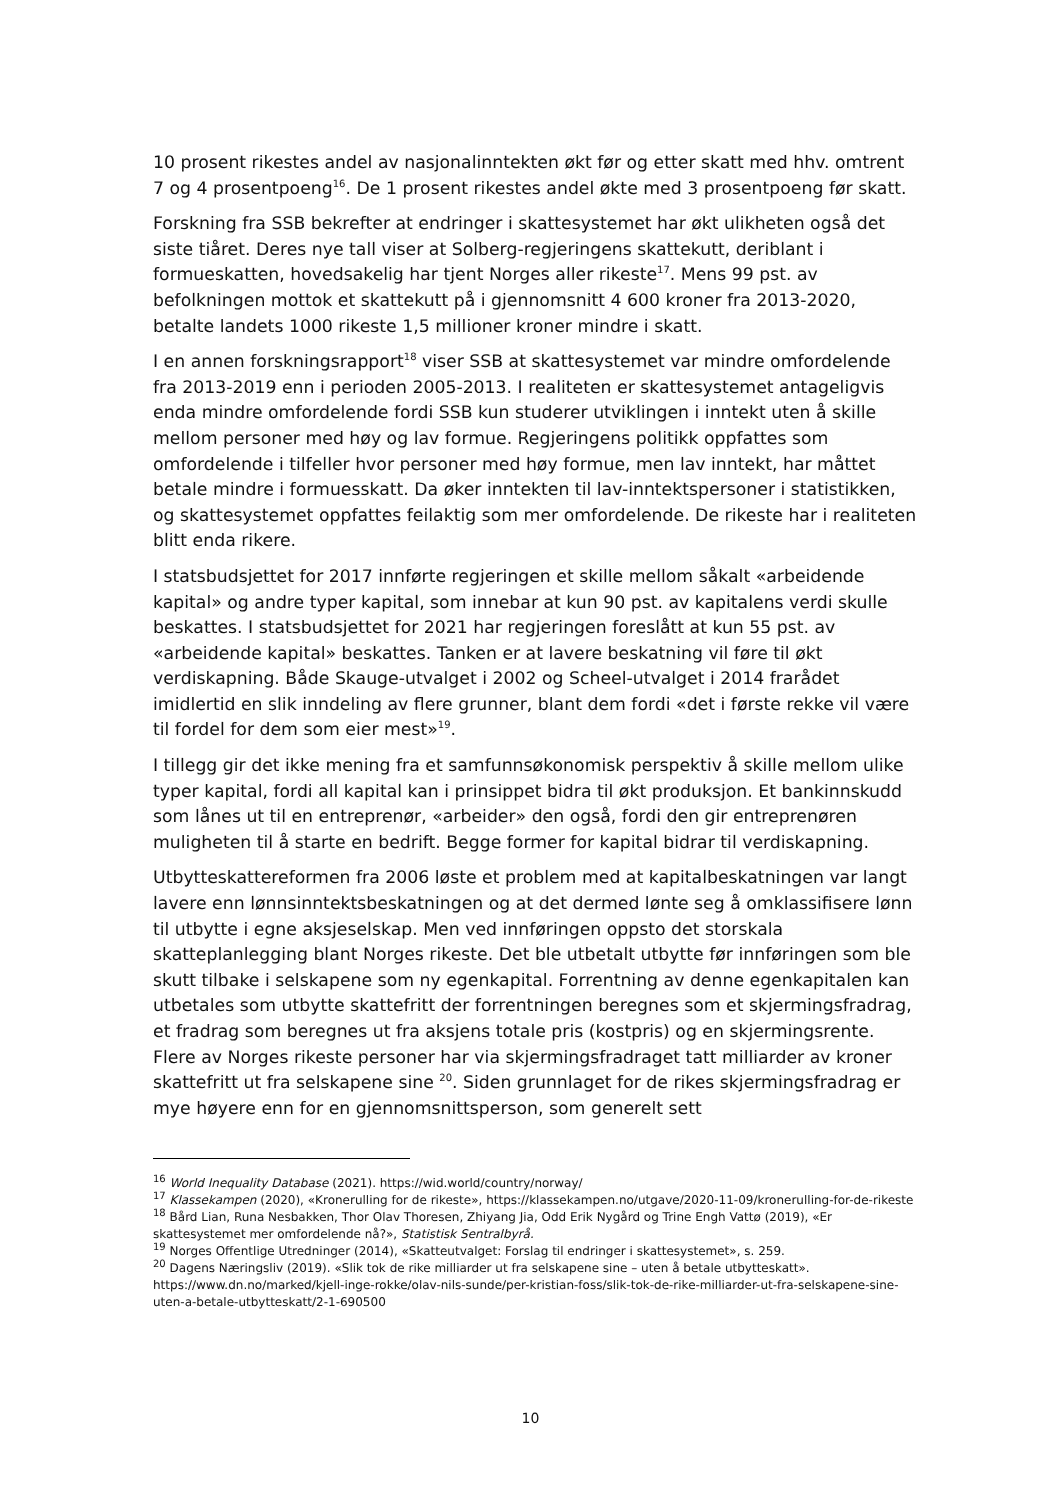10 prosent rikestes andel av nasjonalinntekten økt før og etter skatt med hhv. omtrent 7 og 4 prosentpoeng<sup>16</sup>. De 1 prosent rikestes andel økte med 3 prosentpoeng før skatt.
Forskning fra SSB bekrefter at endringer i skattesystemet har økt ulikheten også det siste tiåret. Deres nye tall viser at Solberg-regjeringens skattekutt, deriblant i formueskatten, hovedsakelig har tjent Norges aller rikeste<sup>17</sup>. Mens 99 pst. av befolkningen mottok et skattekutt på i gjennomsnitt 4 600 kroner fra 2013-2020, betalte landets 1000 rikeste 1,5 millioner kroner mindre i skatt.
I en annen forskningsrapport<sup>18</sup> viser SSB at skattesystemet var mindre omfordelende fra 2013-2019 enn i perioden 2005-2013. I realiteten er skattesystemet antageligvis enda mindre omfordelende fordi SSB kun studerer utviklingen i inntekt uten å skille mellom personer med høy og lav formue. Regjeringens politikk oppfattes som omfordelende i tilfeller hvor personer med høy formue, men lav inntekt, har måttet betale mindre i formuesskatt. Da øker inntekten til lav-inntektspersoner i statistikken, og skattesystemet oppfattes feilaktig som mer omfordelende. De rikeste har i realiteten blitt enda rikere.
I statsbudsjettet for 2017 innførte regjeringen et skille mellom såkalt «arbeidende kapital» og andre typer kapital, som innebar at kun 90 pst. av kapitalens verdi skulle beskattes. I statsbudsjettet for 2021 har regjeringen foreslått at kun 55 pst. av «arbeidende kapital» beskattes. Tanken er at lavere beskatning vil føre til økt verdiskapning. Både Skauge-utvalget i 2002 og Scheel-utvalget i 2014 frarådet imidlertid en slik inndeling av flere grunner, blant dem fordi «det i første rekke vil være til fordel for dem som eier mest»<sup>19</sup>.
I tillegg gir det ikke mening fra et samfunnsøkonomisk perspektiv å skille mellom ulike typer kapital, fordi all kapital kan i prinsippet bidra til økt produksjon. Et bankinnskudd som lånes ut til en entreprenør, «arbeider» den også, fordi den gir entreprenøren muligheten til å starte en bedrift. Begge former for kapital bidrar til verdiskapning.
Utbytteskattereformen fra 2006 løste et problem med at kapitalbeskatningen var langt lavere enn lønnsinntektsbeskatningen og at det dermed lønte seg å omklassifisere lønn til utbytte i egne aksjeselskap. Men ved innføringen oppsto det storskala skatteplanlegging blant Norges rikeste. Det ble utbetalt utbytte før innføringen som ble skutt tilbake i selskapene som ny egenkapital. Forrentning av denne egenkapitalen kan utbetales som utbytte skattefritt der forrentningen beregnes som et skjermingsfradrag, et fradrag som beregnes ut fra aksjens totale pris (kostpris) og en skjermingsrente. Flere av Norges rikeste personer har via skjermingsfradraget tatt milliarder av kroner skattefritt ut fra selskapene sine <sup>20</sup>. Siden grunnlaget for de rikes skjermingsfradrag er mye høyere enn for en gjennomsnittsperson, som generelt sett
<sup>16</sup> World Inequality Database (2021). https://wid.world/country/norway/
<sup>17</sup> Klassekampen (2020), «Kronerulling for de rikeste», https://klassekampen.no/utgave/2020-11-09/kronerulling-for-de-rikeste
<sup>18</sup> Bård Lian, Runa Nesbakken, Thor Olav Thoresen, Zhiyang Jia, Odd Erik Nygård og Trine Engh Vattø (2019), «Er skattesystemet mer omfordelende nå?», Statistisk Sentralbyrå.
<sup>19</sup> Norges Offentlige Utredninger (2014), «Skatteutvalget: Forslag til endringer i skattesystemet», s. 259.
<sup>20</sup> Dagens Næringsliv (2019). «Slik tok de rike milliarder ut fra selskapene sine – uten å betale utbytteskatt». https://www.dn.no/marked/kjell-inge-rokke/olav-nils-sunde/per-kristian-foss/slik-tok-de-rike-milliarder-ut-fra-selskapene-sine-uten-a-betale-utbytteskatt/2-1-690500
10